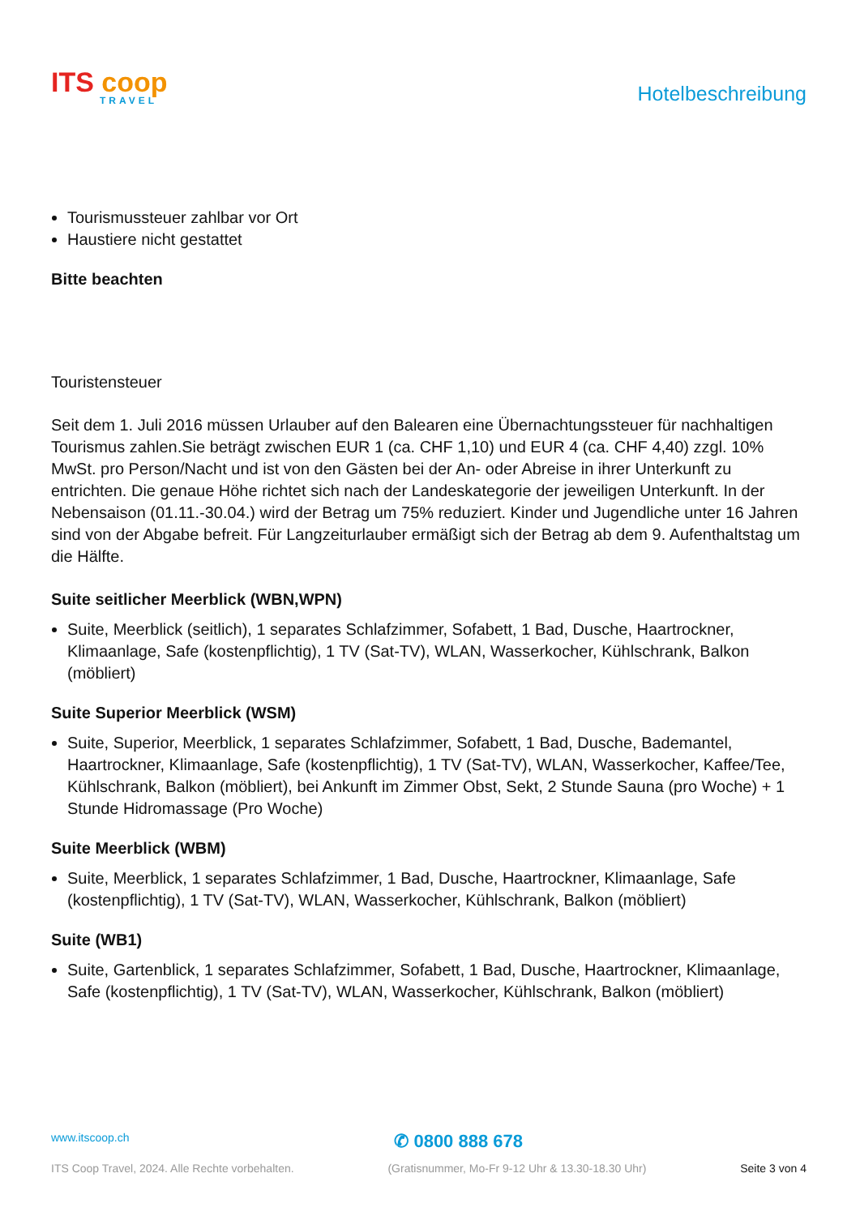ITS coop
TRAVEL
Hotelbeschreibung
Tourismussteuer zahlbar vor Ort
Haustiere nicht gestattet
Bitte beachten
Touristensteuer
Seit dem 1. Juli 2016 müssen Urlauber auf den Balearen eine Übernachtungssteuer für nachhaltigen Tourismus zahlen.Sie beträgt zwischen EUR 1 (ca. CHF 1,10) und EUR 4 (ca. CHF 4,40) zzgl. 10% MwSt. pro Person/Nacht und ist von den Gästen bei der An- oder Abreise in ihrer Unterkunft zu entrichten. Die genaue Höhe richtet sich nach der Landeskategorie der jeweiligen Unterkunft. In der Nebensaison (01.11.-30.04.) wird der Betrag um 75% reduziert. Kinder und Jugendliche unter 16 Jahren sind von der Abgabe befreit. Für Langzeiturlauber ermäßigt sich der Betrag ab dem 9. Aufenthaltstag um die Hälfte.
Suite seitlicher Meerblick (WBN,WPN)
Suite, Meerblick (seitlich), 1 separates Schlafzimmer, Sofabett, 1 Bad, Dusche, Haartrockner, Klimaanlage, Safe (kostenpflichtig), 1 TV (Sat-TV), WLAN, Wasserkocher, Kühlschrank, Balkon (möbliert)
Suite Superior Meerblick (WSM)
Suite, Superior, Meerblick, 1 separates Schlafzimmer, Sofabett, 1 Bad, Dusche, Bademantel, Haartrockner, Klimaanlage, Safe (kostenpflichtig), 1 TV (Sat-TV), WLAN, Wasserkocher, Kaffee/Tee, Kühlschrank, Balkon (möbliert), bei Ankunft im Zimmer Obst, Sekt, 2 Stunde Sauna (pro Woche) + 1 Stunde Hidromassage (Pro Woche)
Suite Meerblick (WBM)
Suite, Meerblick, 1 separates Schlafzimmer, 1 Bad, Dusche, Haartrockner, Klimaanlage, Safe (kostenpflichtig), 1 TV (Sat-TV), WLAN, Wasserkocher, Kühlschrank, Balkon (möbliert)
Suite (WB1)
Suite, Gartenblick, 1 separates Schlafzimmer, Sofabett, 1 Bad, Dusche, Haartrockner, Klimaanlage, Safe (kostenpflichtig), 1 TV (Sat-TV), WLAN, Wasserkocher, Kühlschrank, Balkon (möbliert)
www.itscoop.ch ✆ 0800 888 678
ITS Coop Travel, 2024. Alle Rechte vorbehalten. (Gratisnummer, Mo-Fr 9-12 Uhr & 13.30-18.30 Uhr) Seite 3 von 4